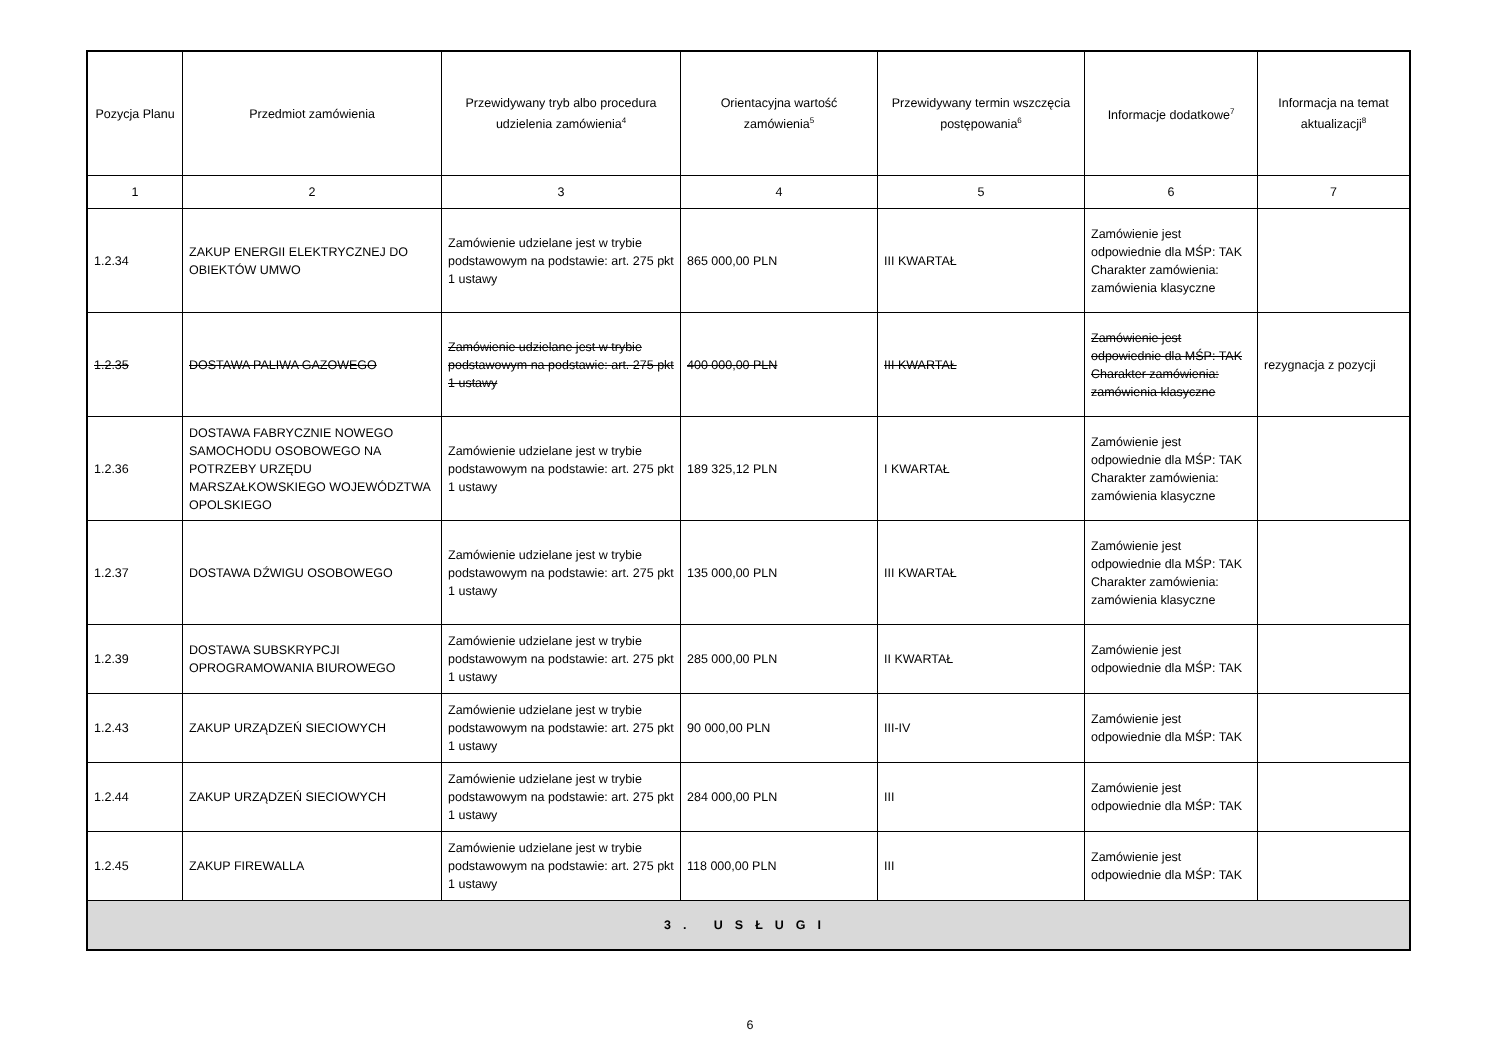| Pozycja Planu | Przedmiot zamówienia | Przewidywany tryb albo procedura udzielenia zamówienia<sup>4</sup> | Orientacyjna wartość zamówienia<sup>5</sup> | Przewidywany termin wszczęcia postępowania<sup>6</sup> | Informacje dodatkowe<sup>7</sup> | Informacja na temat aktualizacji<sup>8</sup> |
| --- | --- | --- | --- | --- | --- | --- |
| 1 | 2 | 3 | 4 | 5 | 6 | 7 |
| 1.2.34 | ZAKUP ENERGII ELEKTRYCZNEJ DO OBIEKTÓW UMWO | Zamówienie udzielane jest w trybie podstawowym na podstawie: art. 275 pkt 1 ustawy | 865 000,00 PLN | III KWARTAŁ | Zamówienie jest odpowiednie dla MŚP: TAK Charakter zamówienia: zamówienia klasyczne | |
| 1.2.35 | DOSTAWA PALIWA GAZOWEGO | Zamówienie udzielane jest w trybie podstawowym na podstawie: art. 275 pkt 1 ustawy | 400 000,00 PLN | III KWARTAŁ | Zamówienie jest odpowiednie dla MŚP: TAK Charakter zamówienia: zamówienia klasyczne | rezygnacja z pozycji |
| 1.2.36 | DOSTAWA FABRYCZNIE NOWEGO SAMOCHODU OSOBOWEGO NA POTRZEBY URZĘDU MARSZAŁKOWSKIEGO WOJEWÓDZTWA OPOLSKIEGO | Zamówienie udzielane jest w trybie podstawowym na podstawie: art. 275 pkt 1 ustawy | 189 325,12 PLN | I KWARTAŁ | Zamówienie jest odpowiednie dla MŚP: TAK Charakter zamówienia: zamówienia klasyczne | |
| 1.2.37 | DOSTAWA DŹWIGU OSOBOWEGO | Zamówienie udzielane jest w trybie podstawowym na podstawie: art. 275 pkt 1 ustawy | 135 000,00 PLN | III KWARTAŁ | Zamówienie jest odpowiednie dla MŚP: TAK Charakter zamówienia: zamówienia klasyczne | |
| 1.2.39 | DOSTAWA SUBSKRYPCJI OPROGRAMOWANIA BIUROWEGO | Zamówienie udzielane jest w trybie podstawowym na podstawie: art. 275 pkt 1 ustawy | 285 000,00 PLN | II KWARTAŁ | Zamówienie jest odpowiednie dla MŚP: TAK | |
| 1.2.43 | ZAKUP URZĄDZEŃ SIECIOWYCH | Zamówienie udzielane jest w trybie podstawowym na podstawie: art. 275 pkt 1 ustawy | 90 000,00 PLN | III-IV | Zamówienie jest odpowiednie dla MŚP: TAK | |
| 1.2.44 | ZAKUP URZĄDZEŃ SIECIOWYCH | Zamówienie udzielane jest w trybie podstawowym na podstawie: art. 275 pkt 1 ustawy | 284 000,00 PLN | III | Zamówienie jest odpowiednie dla MŚP: TAK | |
| 1.2.45 | ZAKUP FIREWALLA | Zamówienie udzielane jest w trybie podstawowym na podstawie: art. 275 pkt 1 ustawy | 118 000,00 PLN | III | Zamówienie jest odpowiednie dla MŚP: TAK | |
| 3. USŁUGI | | | | | | |
6